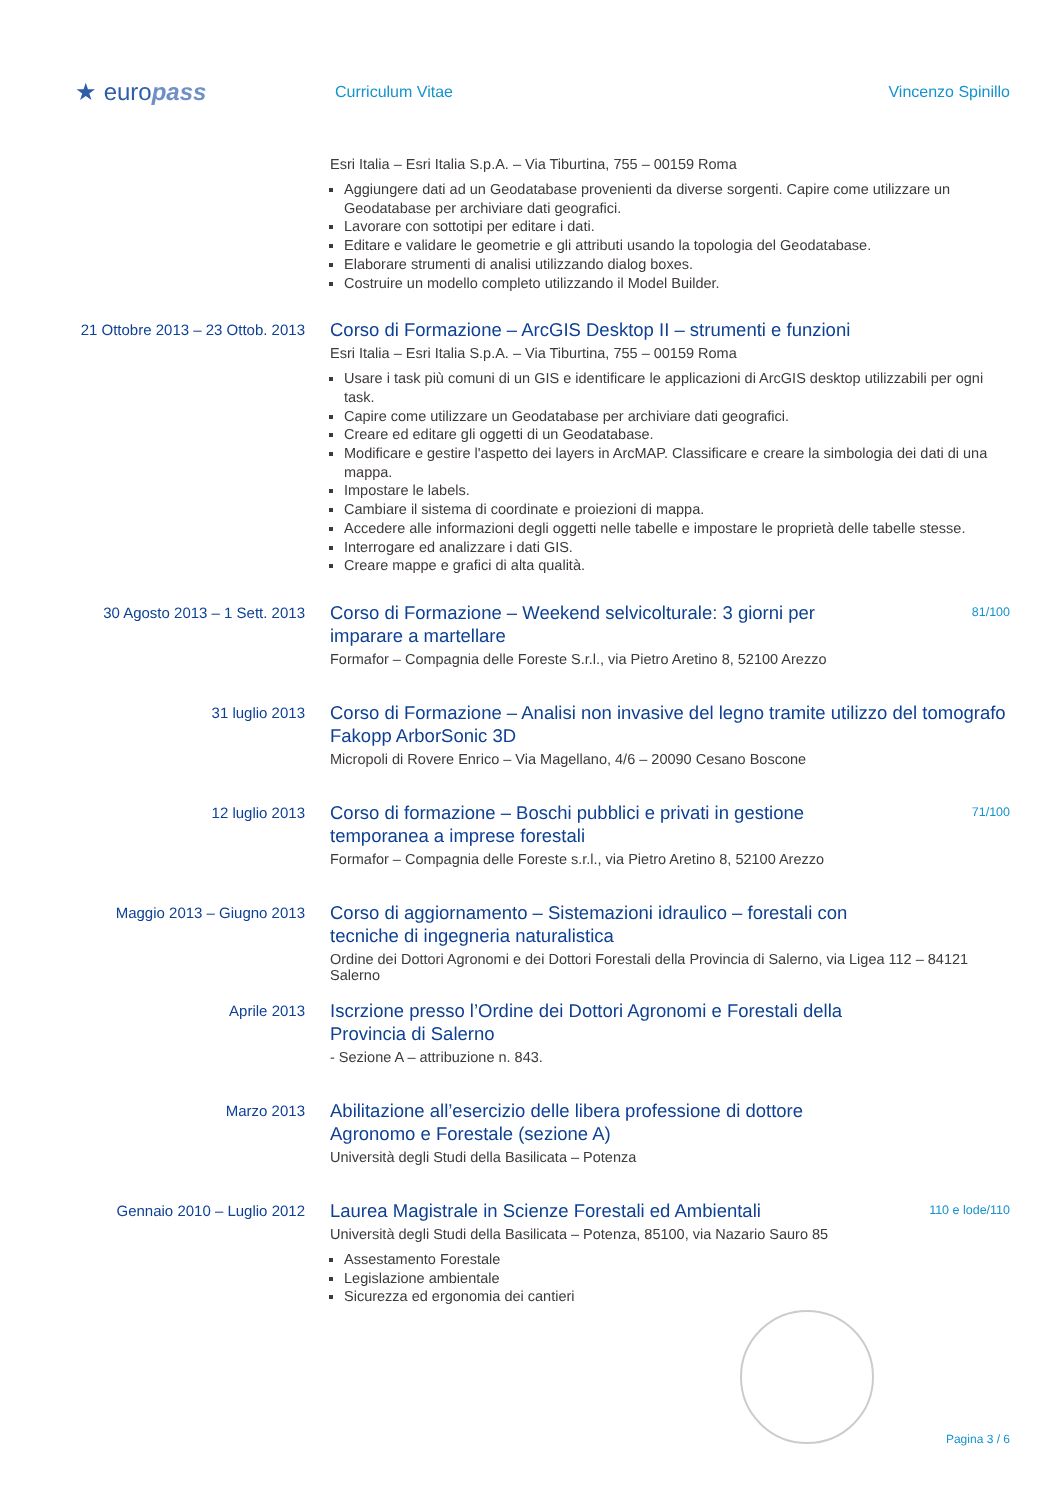★ europass
Curriculum Vitae Vincenzo Spinillo
Esri Italia – Esri Italia S.p.A. – Via Tiburtina, 755 – 00159 Roma
Aggiungere dati ad un Geodatabase provenienti da diverse sorgenti. Capire come utilizzare un Geodatabase per archiviare dati geografici.
Lavorare con sottotipi per editare i dati.
Editare e validare le geometrie e gli attributi usando la topologia del Geodatabase.
Elaborare strumenti di analisi utilizzando dialog boxes.
Costruire un modello completo utilizzando il Model Builder.
21 Ottobre 2013 – 23 Ottob. 2013
Corso di Formazione – ArcGIS Desktop II – strumenti e funzioni
Esri Italia – Esri Italia S.p.A. – Via Tiburtina, 755 – 00159 Roma
Usare i task più comuni di un GIS e identificare le applicazioni di ArcGIS desktop utilizzabili per ogni task.
Capire come utilizzare un Geodatabase per archiviare dati geografici.
Creare ed editare gli oggetti di un Geodatabase.
Modificare e gestire l'aspetto dei layers in ArcMAP. Classificare e creare la simbologia dei dati di una mappa.
Impostare le labels.
Cambiare il sistema di coordinate e proiezioni di mappa.
Accedere alle informazioni degli oggetti nelle tabelle e impostare le proprietà delle tabelle stesse.
Interrogare ed analizzare i dati GIS.
Creare mappe e grafici di alta qualità.
30 Agosto 2013 – 1 Sett. 2013
Corso di Formazione – Weekend selvicolturale: 3 giorni per
imparare a martellare 81/100
Formafor – Compagnia delle Foreste S.r.l., via Pietro Aretino 8, 52100 Arezzo
31 luglio 2013
Corso di Formazione – Analisi non invasive del legno tramite utilizzo del tomografo Fakopp ArborSonic 3D
Micropoli di Rovere Enrico – Via Magellano, 4/6 – 20090 Cesano Boscone
12 luglio 2013
Corso di formazione – Boschi pubblici e privati in gestione
temporanea a imprese forestali 71/100
Formafor – Compagnia delle Foreste s.r.l., via Pietro Aretino 8, 52100 Arezzo
Maggio 2013 – Giugno 2013
Corso di aggiornamento – Sistemazioni idraulico – forestali con
tecniche di ingegneria naturalistica
Ordine dei Dottori Agronomi e dei Dottori Forestali della Provincia di Salerno, via Ligea 112 – 84121 Salerno
Aprile 2013
Iscrzione presso l’Ordine dei Dottori Agronomi e Forestali della
Provincia di Salerno
- Sezione A – attribuzione n. 843.
Marzo 2013
Abilitazione all’esercizio delle libera professione di dottore
Agronomo e Forestale (sezione A)
Università degli Studi della Basilicata – Potenza
Gennaio 2010 – Luglio 2012
Laurea Magistrale in Scienze Forestali ed Ambientali 110 e lode/110
Università degli Studi della Basilicata – Potenza, 85100, via Nazario Sauro 85
Assestamento Forestale
Legislazione ambientale
Sicurezza ed ergonomia dei cantieri
Pagina 3 / 6